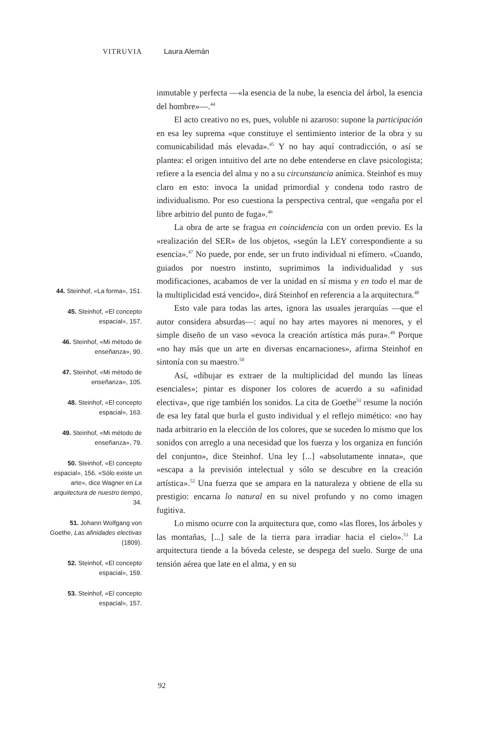VITRUVIA Laura Alemán
44. Steinhof, «La forma», 151.
45. Steinhof, «El concepto espacial», 157.
46. Steinhof, «Mi método de enseñanza», 90.
47. Steinhof, «Mi método de enseñanza», 105.
48. Steinhof, «El concepto espacial», 163.
49. Steinhof, «Mi método de enseñanza», 79.
50. Steinhof, «El concepto espacial», 156. «Sólo existe un arte», dice Wagner en La arquitectura de nuestro tiempo, 34.
51. Johann Wolfgang von Goethe, Las afinidades electivas (1809).
52. Steinhof, «El concepto espacial», 159.
53. Steinhof, «El concepto espacial», 157.
inmutable y perfecta —«la esencia de la nube, la esencia del árbol, la esencia del hombre»—.<sup>44</sup>
El acto creativo no es, pues, voluble ni azaroso: supone la participación en esa ley suprema «que constituye el sentimiento interior de la obra y su comunicabilidad más elevada».<sup>45</sup> Y no hay aquí contradicción, o así se plantea: el origen intuitivo del arte no debe entenderse en clave psicologista; refiere a la esencia del alma y no a su circunstancia anímica. Steinhof es muy claro en esto: invoca la unidad primordial y condena todo rastro de individualismo. Por eso cuestiona la perspectiva central, que «engaña por el libre arbitrio del punto de fuga».<sup>46</sup>
La obra de arte se fragua en coincidencia con un orden previo. Es la «realización del SER» de los objetos, «según la LEY correspondiente a su esencia».<sup>47</sup> No puede, por ende, ser un fruto individual ni efímero. «Cuando, guiados por nuestro instinto, suprimimos la individualidad y sus modificaciones, acabamos de ver la unidad en sí misma y en todo el mar de la multiplicidad está vencido», dirá Steinhof en referencia a la arquitectura.<sup>48</sup>
Esto vale para todas las artes, ignora las usuales jerarquías —que el autor considera absurdas—: aquí no hay artes mayores ni menores, y el simple diseño de un vaso «evoca la creación artística más pura».<sup>49</sup> Porque «no hay más que un arte en diversas encarnaciones», afirma Steinhof en sintonía con su maestro.<sup>50</sup>
Así, «dibujar es extraer de la multiplicidad del mundo las líneas esenciales»; pintar es disponer los colores de acuerdo a su «afinidad electiva», que rige también los sonidos. La cita de Goethe<sup>51</sup> resume la noción de esa ley fatal que burla el gusto individual y el reflejo mimético: «no hay nada arbitrario en la elección de los colores, que se suceden lo mismo que los sonidos con arreglo a una necesidad que los fuerza y los organiza en función del conjunto», dice Steinhof. Una ley [...] «absolutamente innata», que «escapa a la previsión intelectual y sólo se descubre en la creación artística».<sup>52</sup> Una fuerza que se ampara en la naturaleza y obtiene de ella su prestigio: encarna lo natural en su nivel profundo y no como imagen fugitiva.
Lo mismo ocurre con la arquitectura que, como «las flores, los árboles y las montañas, [...] sale de la tierra para irradiar hacia el cielo».<sup>53</sup> La arquitectura tiende a la bóveda celeste, se despega del suelo. Surge de una tensión aérea que late en el alma, y en su
92